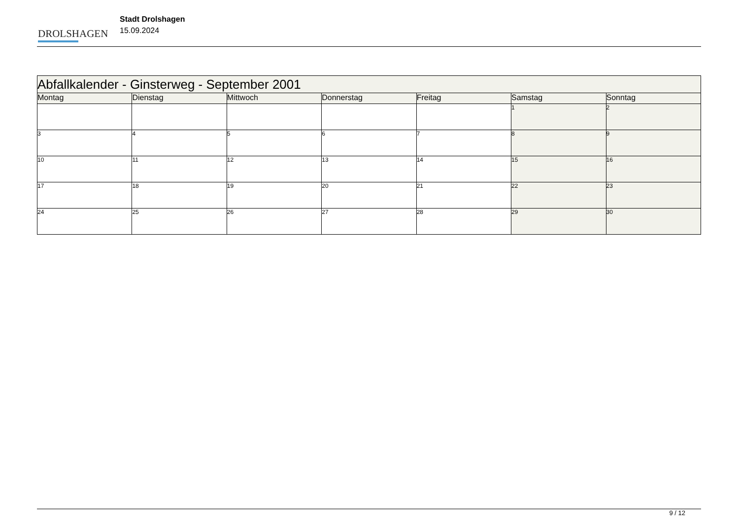DROLSHAGEN
Stadt Drolshagen
15.09.2024
| Abfallkalender - Ginsterweg - September 2001 | | | | | | |
| --- | --- | --- | --- | --- | --- | --- |
| Montag | Dienstag | Mittwoch | Donnerstag | Freitag | Samstag | Sonntag |
| | | | | | 1 | 2 |
| 3 | 4 | 5 | 6 | 7 | 8 | 9 |
| 10 | 11 | 12 | 13 | 14 | 15 | 16 |
| 17 | 18 | 19 | 20 | 21 | 22 | 23 |
| 24 | 25 | 26 | 27 | 28 | 29 | 30 |
9 / 12